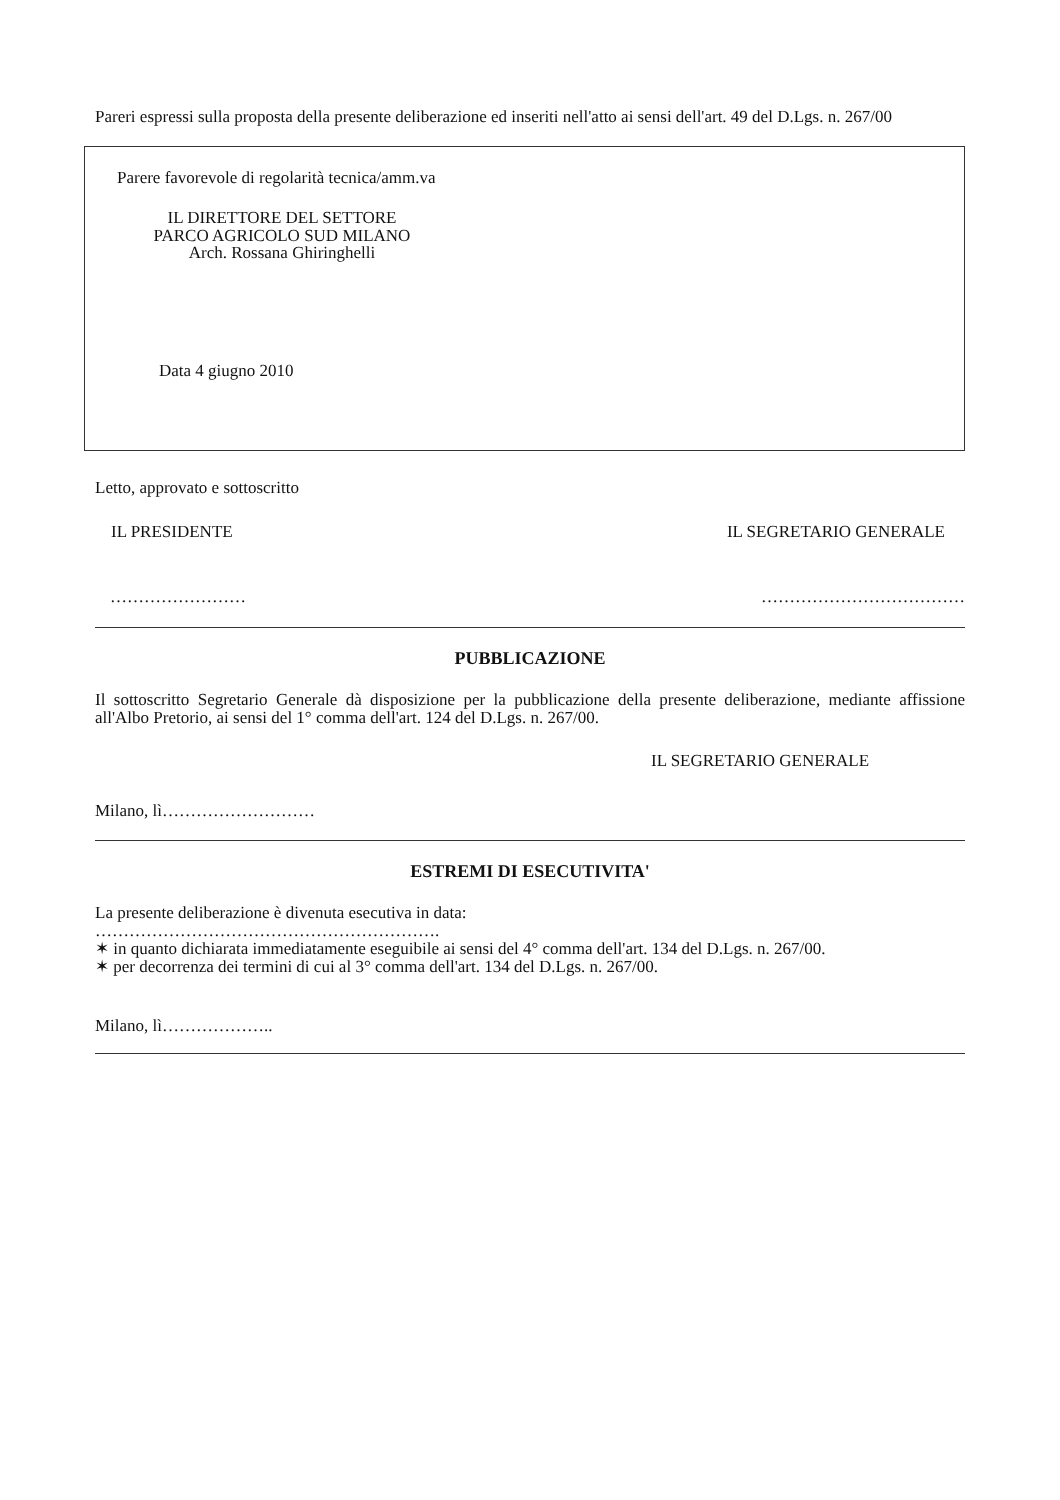Pareri espressi sulla proposta della presente deliberazione ed inseriti nell'atto ai sensi dell'art. 49 del D.Lgs. n. 267/00
Parere favorevole di regolarità tecnica/amm.va
IL DIRETTORE DEL SETTORE
PARCO AGRICOLO SUD MILANO
Arch. Rossana Ghiringhelli
Data 4 giugno 2010
Letto, approvato e sottoscritto
IL PRESIDENTE IL SEGRETARIO GENERALE
…………………… ………………………………
PUBBLICAZIONE
Il sottoscritto Segretario Generale dà disposizione per la pubblicazione della presente deliberazione, mediante affissione all'Albo Pretorio, ai sensi del 1° comma dell'art. 124 del D.Lgs. n. 267/00.
IL SEGRETARIO GENERALE
Milano, lì………………………
ESTREMI DI ESECUTIVITA'
La presente deliberazione è divenuta esecutiva in data:
…………………………………………………….
✶ in quanto dichiarata immediatamente eseguibile ai sensi del 4° comma dell'art. 134 del D.Lgs. n. 267/00.
✶ per decorrenza dei termini di cui al 3° comma dell'art. 134 del D.Lgs. n. 267/00.
Milano, lì………………..